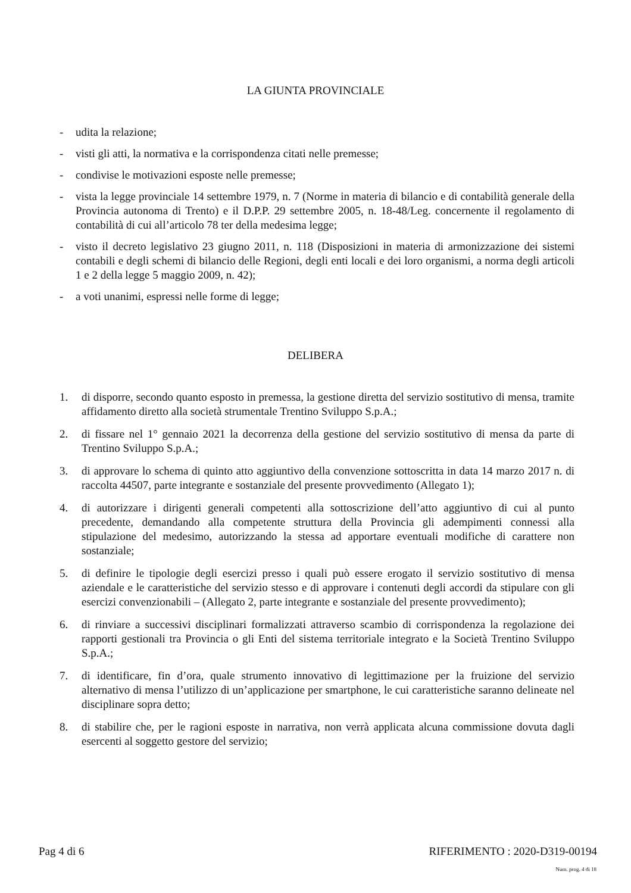LA GIUNTA PROVINCIALE
- udita la relazione;
- visti gli atti, la normativa e la corrispondenza citati nelle premesse;
- condivise le motivazioni esposte nelle premesse;
- vista la legge provinciale 14 settembre 1979, n. 7 (Norme in materia di bilancio e di contabilità generale della Provincia autonoma di Trento) e il D.P.P. 29 settembre 2005, n. 18-48/Leg. concernente il regolamento di contabilità di cui all’articolo 78 ter della medesima legge;
- visto il decreto legislativo 23 giugno 2011, n. 118 (Disposizioni in materia di armonizzazione dei sistemi contabili e degli schemi di bilancio delle Regioni, degli enti locali e dei loro organismi, a norma degli articoli 1 e 2 della legge 5 maggio 2009, n. 42);
- a voti unanimi, espressi nelle forme di legge;
DELIBERA
1. di disporre, secondo quanto esposto in premessa, la gestione diretta del servizio sostitutivo di mensa, tramite affidamento diretto alla società strumentale Trentino Sviluppo S.p.A.;
2. di fissare nel 1° gennaio 2021 la decorrenza della gestione del servizio sostitutivo di mensa da parte di Trentino Sviluppo S.p.A.;
3. di approvare lo schema di quinto atto aggiuntivo della convenzione sottoscritta in data 14 marzo 2017 n. di raccolta 44507, parte integrante e sostanziale del presente provvedimento (Allegato 1);
4. di autorizzare i dirigenti generali competenti alla sottoscrizione dell’atto aggiuntivo di cui al punto precedente, demandando alla competente struttura della Provincia gli adempimenti connessi alla stipulazione del medesimo, autorizzando la stessa ad apportare eventuali modifiche di carattere non sostanziale;
5. di definire le tipologie degli esercizi presso i quali può essere erogato il servizio sostitutivo di mensa aziendale e le caratteristiche del servizio stesso e di approvare i contenuti degli accordi da stipulare con gli esercizi convenzionabili – (Allegato 2, parte integrante e sostanziale del presente provvedimento);
6. di rinviare a successivi disciplinari formalizzati attraverso scambio di corrispondenza la regolazione dei rapporti gestionali tra Provincia o gli Enti del sistema territoriale integrato e la Società Trentino Sviluppo S.p.A.;
7. di identificare, fin d’ora, quale strumento innovativo di legittimazione per la fruizione del servizio alternativo di mensa l’utilizzo di un’applicazione per smartphone, le cui caratteristiche saranno delineate nel disciplinare sopra detto;
8. di stabilire che, per le ragioni esposte in narrativa, non verrà applicata alcuna commissione dovuta dagli esercenti al soggetto gestore del servizio;
Pag 4 di 6 RIFERIMENTO : 2020-D319-00194
Num. prog. 4 di 18